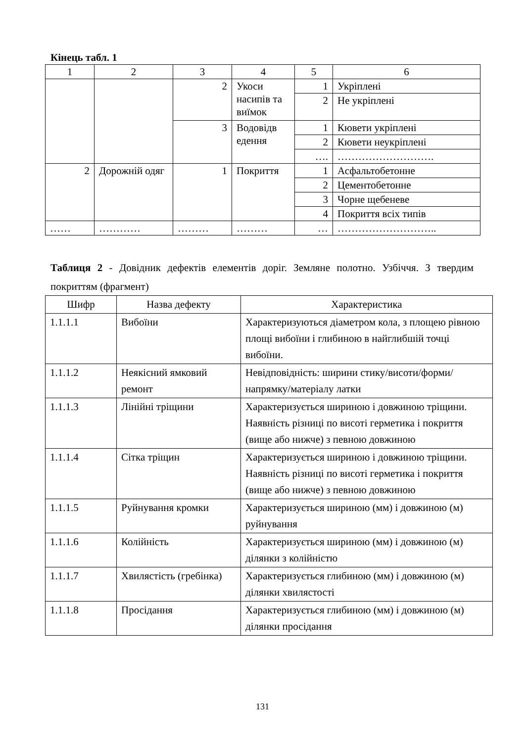Кінець табл. 1
| 1 | 2 | 3 | 4 | 5 | 6 |
| | | 2 | Укоси насипів та виїмок | 1 | Укріплені |
| | | | | 2 | Не укріплені |
| | | 3 | Водовідв едення | 1 | Кювети укріплені |
| | | | | 2 | Кювети неукріплені |
| | | | | …. | ………………………. |
| 2 | Дорожній одяг | 1 | Покриття | 1 | Асфальтобетонне |
| | | | | 2 | Цементобетонне |
| | | | | 3 | Чорне щебеневе |
| | | | | 4 | Покриття всіх типів |
| …… | ………… | ……… | ……… | … | ……………………….. |
Таблиця 2 - Довідник дефектів елементів доріг. Земляне полотно. Узбіччя. З твердим покриттям (фрагмент)
| Шифр | Назва дефекту | Характеристика |
| --- | --- | --- |
| 1.1.1.1 | Вибоїни | Характеризуються діаметром кола, з площею рівною площі вибоїни і глибиною в найглибшій точці вибоїни. |
| 1.1.1.2 | Неякісний ямковий ремонт | Невідповідність: ширини стику/висоти/форми/напрямку/матеріалу латки |
| 1.1.1.3 | Лінійні тріщини | Характеризується шириною і довжиною тріщини. Наявність різниці по висоті герметика і покриття (вище або нижче) з певною довжиною |
| 1.1.1.4 | Сітка тріщин | Характеризується шириною і довжиною тріщини. Наявність різниці по висоті герметика і покриття (вище або нижче) з певною довжиною |
| 1.1.1.5 | Руйнування кромки | Характеризується шириною (мм) і довжиною (м) руйнування |
| 1.1.1.6 | Колійність | Характеризується шириною (мм) і довжиною (м) ділянки з колійністю |
| 1.1.1.7 | Хвилястість (гребінка) | Характеризується глибиною (мм) і довжиною (м) ділянки хвилястості |
| 1.1.1.8 | Просідання | Характеризується глибиною (мм) і довжиною (м) ділянки просідання |
131